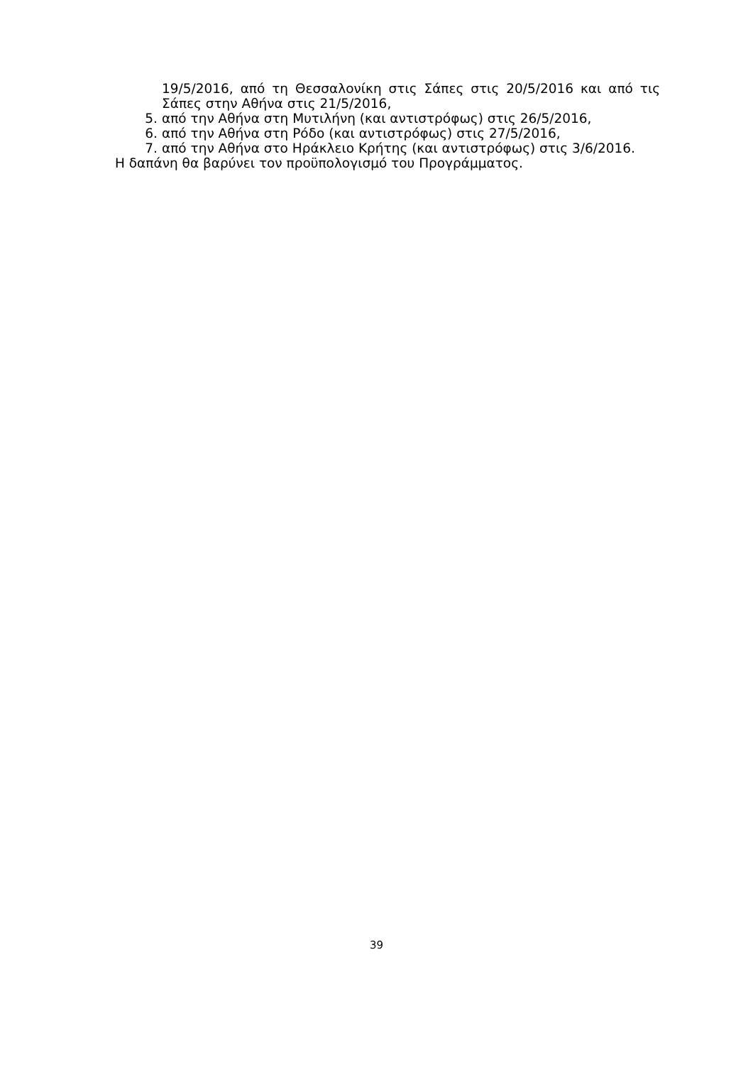19/5/2016, από τη Θεσσαλονίκη στις Σάπες στις 20/5/2016 και από τις Σάπες στην Αθήνα στις 21/5/2016,
5. από την Αθήνα στη Μυτιλήνη (και αντιστρόφως) στις 26/5/2016,
6. από την Αθήνα στη Ρόδο (και αντιστρόφως) στις 27/5/2016,
7. από την Αθήνα στο Ηράκλειο Κρήτης (και αντιστρόφως) στις 3/6/2016.
Η δαπάνη θα βαρύνει τον προϋπολογισμό του Προγράμματος.
39